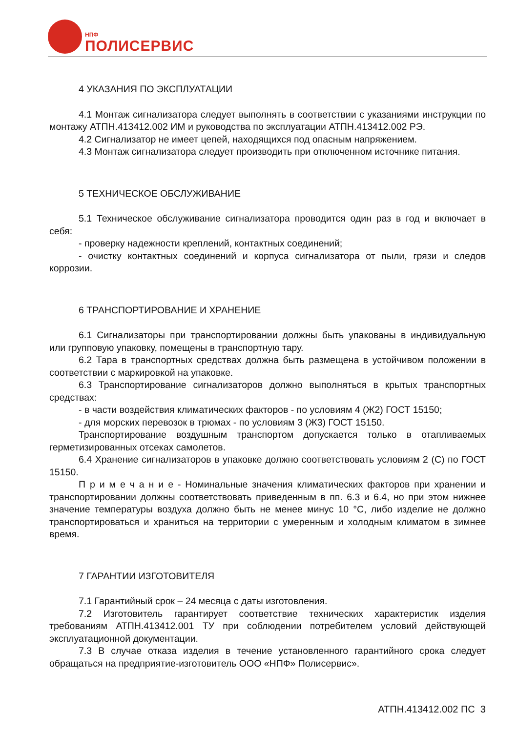НПФ
ПОЛИСЕРВИС
4 УКАЗАНИЯ ПО ЭКСПЛУАТАЦИИ
4.1 Монтаж сигнализатора следует выполнять в соответствии с указаниями инструкции по монтажу АТПН.413412.002 ИМ и руководства по эксплуатации АТПН.413412.002 РЭ.
4.2 Сигнализатор не имеет цепей, находящихся под опасным напряжением.
4.3 Монтаж сигнализатора следует производить при отключенном источнике питания.
5 ТЕХНИЧЕСКОЕ ОБСЛУЖИВАНИЕ
5.1 Техническое обслуживание сигнализатора проводится один раз в год и включает в себя:
- проверку надежности креплений, контактных соединений;
- очистку контактных соединений и корпуса сигнализатора от пыли, грязи и следов коррозии.
6 ТРАНСПОРТИРОВАНИЕ И ХРАНЕНИЕ
6.1 Сигнализаторы при транспортировании должны быть упакованы в индивидуальную или групповую упаковку, помещены в транспортную тару.
6.2 Тара в транспортных средствах должна быть размещена в устойчивом положении в соответствии с маркировкой на упаковке.
6.3 Транспортирование сигнализаторов должно выполняться в крытых транспортных средствах:
- в части воздействия климатических факторов - по условиям 4 (Ж2) ГОСТ 15150;
- для морских перевозок в трюмах - по условиям 3 (Ж3) ГОСТ 15150.
Транспортирование воздушным транспортом допускается только в отапливаемых герметизированных отсеках самолетов.
6.4 Хранение сигнализаторов в упаковке должно соответствовать условиям 2 (С) по ГОСТ 15150.
П р и м е ч а н и е - Номинальные значения климатических факторов при хранении и транспортировании должны соответствовать приведенным в пп. 6.3 и 6.4, но при этом нижнее значение температуры воздуха должно быть не менее минус 10 °С, либо изделие не должно транспортироваться и храниться на территории с умеренным и холодным климатом в зимнее время.
7 ГАРАНТИИ ИЗГОТОВИТЕЛЯ
7.1 Гарантийный срок – 24 месяца с даты изготовления.
7.2 Изготовитель гарантирует соответствие технических характеристик изделия требованиям АТПН.413412.001 ТУ при соблюдении потребителем условий действующей эксплуатационной документации.
7.3 В случае отказа изделия в течение установленного гарантийного срока следует обращаться на предприятие-изготовитель ООО «НПФ» Полисервис».
АТПН.413412.002 ПС 3